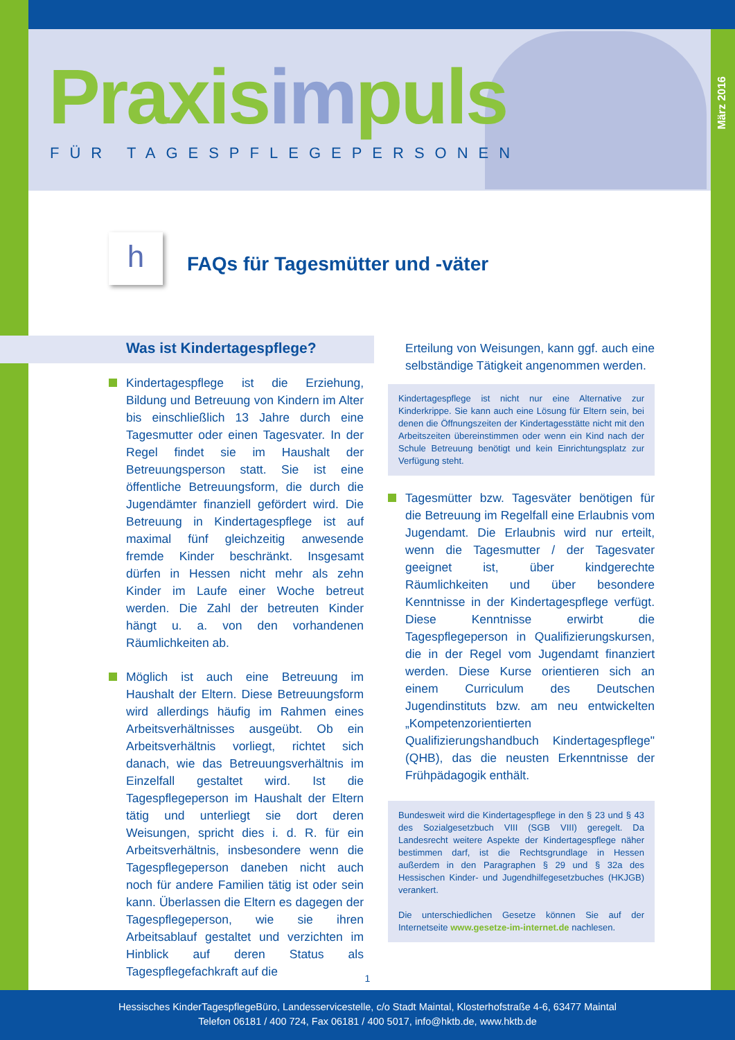Praxisimpuls
FÜR TAGESPFLEGEPERSONEN
März 2016
h
FAQs für Tagesmütter und -väter
Was ist Kindertagespflege?
Kindertagespflege ist die Erziehung, Bildung und Betreuung von Kindern im Alter bis einschließlich 13 Jahre durch eine Tagesmutter oder einen Tagesvater. In der Regel findet sie im Haushalt der Betreuungsperson statt. Sie ist eine öffentliche Betreuungsform, die durch die Jugendämter finanziell gefördert wird. Die Betreuung in Kindertagespflege ist auf maximal fünf gleichzeitig anwesende fremde Kinder beschränkt. Insgesamt dürfen in Hessen nicht mehr als zehn Kinder im Laufe einer Woche betreut werden. Die Zahl der betreuten Kinder hängt u. a. von den vorhandenen Räumlichkeiten ab.
Möglich ist auch eine Betreuung im Haushalt der Eltern. Diese Betreuungsform wird allerdings häufig im Rahmen eines Arbeitsverhältnisses ausgeübt. Ob ein Arbeitsverhältnis vorliegt, richtet sich danach, wie das Betreuungsverhältnis im Einzelfall gestaltet wird. Ist die Tagespflegeperson im Haushalt der Eltern tätig und unterliegt sie dort deren Weisungen, spricht dies i. d. R. für ein Arbeitsverhältnis, insbesondere wenn die Tagespflegeperson daneben nicht auch noch für andere Familien tätig ist oder sein kann. Überlassen die Eltern es dagegen der Tagespflegeperson, wie sie ihren Arbeitsablauf gestaltet und verzichten im Hinblick auf deren Status als Tagespflegefachkraft auf die
Erteilung von Weisungen, kann ggf. auch eine selbständige Tätigkeit angenommen werden.
Kindertagespflege ist nicht nur eine Alternative zur Kinderkrippe. Sie kann auch eine Lösung für Eltern sein, bei denen die Öffnungszeiten der Kindertagesstätte nicht mit den Arbeitszeiten übereinstimmen oder wenn ein Kind nach der Schule Betreuung benötigt und kein Einrichtungsplatz zur Verfügung steht.
Tagesmütter bzw. Tagesväter benötigen für die Betreuung im Regelfall eine Erlaubnis vom Jugendamt. Die Erlaubnis wird nur erteilt, wenn die Tagesmutter / der Tagesvater geeignet ist, über kindgerechte Räumlichkeiten und über besondere Kenntnisse in der Kindertagespflege verfügt. Diese Kenntnisse erwirbt die Tagespflegeperson in Qualifizierungskursen, die in der Regel vom Jugendamt finanziert werden. Diese Kurse orientieren sich an einem Curriculum des Deutschen Jugendinstituts bzw. am neu entwickelten „Kompetenzorientierten Qualifizierungshandbuch Kindertagespflege" (QHB), das die neusten Erkenntnisse der Frühpädagogik enthält.
Bundesweit wird die Kindertagespflege in den § 23 und § 43 des Sozialgesetzbuch VIII (SGB VIII) geregelt. Da Landesrecht weitere Aspekte der Kindertagespflege näher bestimmen darf, ist die Rechtsgrundlage in Hessen außerdem in den Paragraphen § 29 und § 32a des Hessischen Kinder- und Jugendhilfegesetzbuches (HKJGB) verankert.
Die unterschiedlichen Gesetze können Sie auf der Internetseite www.gesetze-im-internet.de nachlesen.
1
Hessisches KinderTagespflegeBüro, Landesservicestelle, c/o Stadt Maintal, Klosterhofstraße 4-6, 63477 Maintal
Telefon 06181 / 400 724, Fax 06181 / 400 5017, info@hktb.de, www.hktb.de